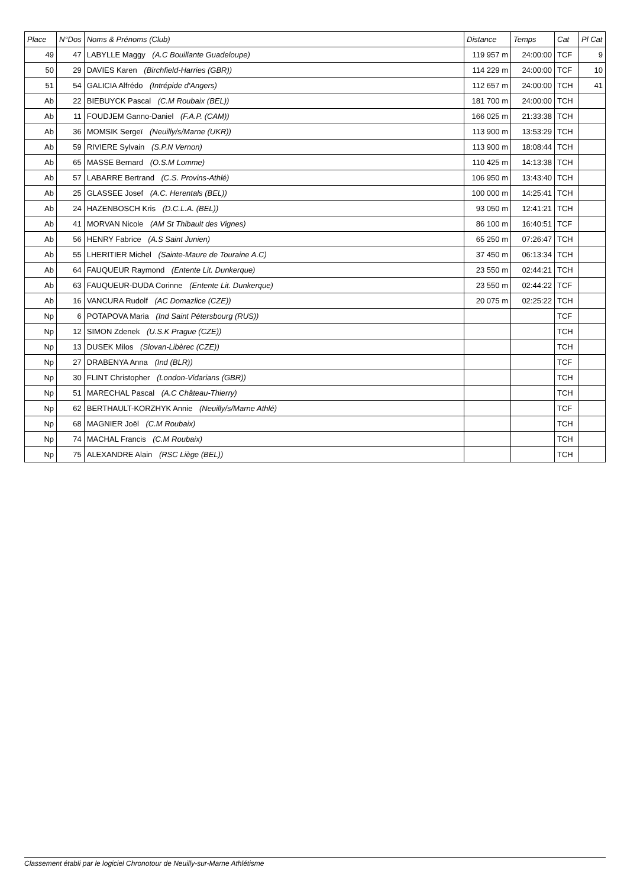| Place | N°Dos | Noms & Prénoms (Club) | Distance | Temps | Cat | Pl Cat |
| --- | --- | --- | --- | --- | --- | --- |
| 49 | 47 | LABYLLE Maggy (A.C Bouillante Guadeloupe) | 119 957 m | 24:00:00 | TCF | 9 |
| 50 | 29 | DAVIES Karen (Birchfield-Harries (GBR)) | 114 229 m | 24:00:00 | TCF | 10 |
| 51 | 54 | GALICIA Alfrédo (Intrépide d'Angers) | 112 657 m | 24:00:00 | TCH | 41 |
| Ab | 22 | BIEBUYCK Pascal (C.M Roubaix (BEL)) | 181 700 m | 24:00:00 | TCH | |
| Ab | 11 | FOUDJEM Ganno-Daniel (F.A.P. (CAM)) | 166 025 m | 21:33:38 | TCH | |
| Ab | 36 | MOMSIK Sergeï (Neuilly/s/Marne (UKR)) | 113 900 m | 13:53:29 | TCH | |
| Ab | 59 | RIVIERE Sylvain (S.P.N Vernon) | 113 900 m | 18:08:44 | TCH | |
| Ab | 65 | MASSE Bernard (O.S.M Lomme) | 110 425 m | 14:13:38 | TCH | |
| Ab | 57 | LABARRE Bertrand (C.S. Provins-Athlé) | 106 950 m | 13:43:40 | TCH | |
| Ab | 25 | GLASSEE Josef (A.C. Herentals (BEL)) | 100 000 m | 14:25:41 | TCH | |
| Ab | 24 | HAZENBOSCH Kris (D.C.L.A. (BEL)) | 93 050 m | 12:41:21 | TCH | |
| Ab | 41 | MORVAN Nicole (AM St Thibault des Vignes) | 86 100 m | 16:40:51 | TCF | |
| Ab | 56 | HENRY Fabrice (A.S Saint Junien) | 65 250 m | 07:26:47 | TCH | |
| Ab | 55 | LHERITIER Michel (Sainte-Maure de Touraine A.C) | 37 450 m | 06:13:34 | TCH | |
| Ab | 64 | FAUQUEUR Raymond (Entente Lit. Dunkerque) | 23 550 m | 02:44:21 | TCH | |
| Ab | 63 | FAUQUEUR-DUDA Corinne (Entente Lit. Dunkerque) | 23 550 m | 02:44:22 | TCF | |
| Ab | 16 | VANCURA Rudolf (AC Domazlice (CZE)) | 20 075 m | 02:25:22 | TCH | |
| Np | 6 | POTAPOVA Maria (Ind Saint Pétersbourg (RUS)) | | | TCF | |
| Np | 12 | SIMON Zdenek (U.S.K Prague (CZE)) | | | TCH | |
| Np | 13 | DUSEK Milos (Slovan-Libèrec (CZE)) | | | TCH | |
| Np | 27 | DRABENYA Anna (Ind (BLR)) | | | TCF | |
| Np | 30 | FLINT Christopher (London-Vidarians (GBR)) | | | TCH | |
| Np | 51 | MARECHAL Pascal (A.C Château-Thierry) | | | TCH | |
| Np | 62 | BERTHAULT-KORZHYK Annie (Neuilly/s/Marne Athlé) | | | TCF | |
| Np | 68 | MAGNIER Joël (C.M Roubaix) | | | TCH | |
| Np | 74 | MACHAL Francis (C.M Roubaix) | | | TCH | |
| Np | 75 | ALEXANDRE Alain (RSC Liège (BEL)) | | | TCH | |
Classement établi par le logiciel Chronotour de Neuilly-sur-Marne Athlétisme